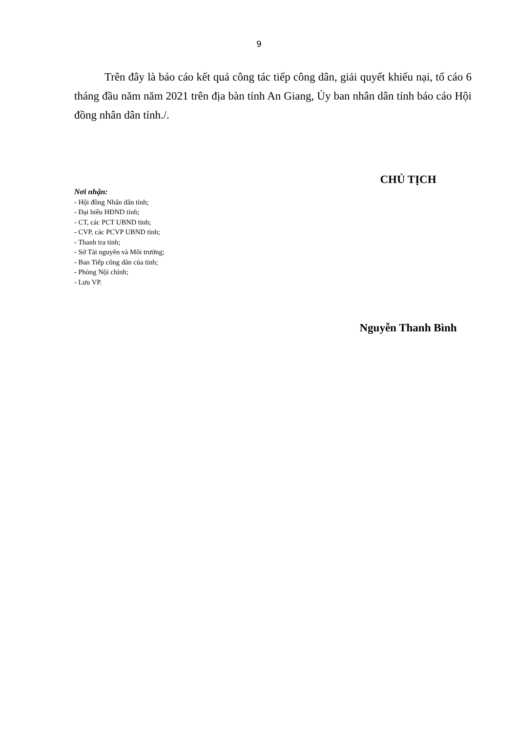9
Trên đây là báo cáo kết quả công tác tiếp công dân, giải quyết khiếu nại, tố cáo 6 tháng đầu năm năm 2021 trên địa bàn tỉnh An Giang, Ủy ban nhân dân tỉnh báo cáo Hội đồng nhân dân tỉnh./.
Nơi nhận:
- Hội đồng Nhân dân tỉnh;
- Đại biểu HĐND tỉnh;
- CT, các PCT UBND tỉnh;
- CVP, các PCVP UBND tỉnh;
- Thanh tra tỉnh;
- Sở Tài nguyên và Môi trường;
- Ban Tiếp công dân của tỉnh;
- Phòng Nội chính;
- Lưu VP.
CHỦ TỊCH
Nguyễn Thanh Bình